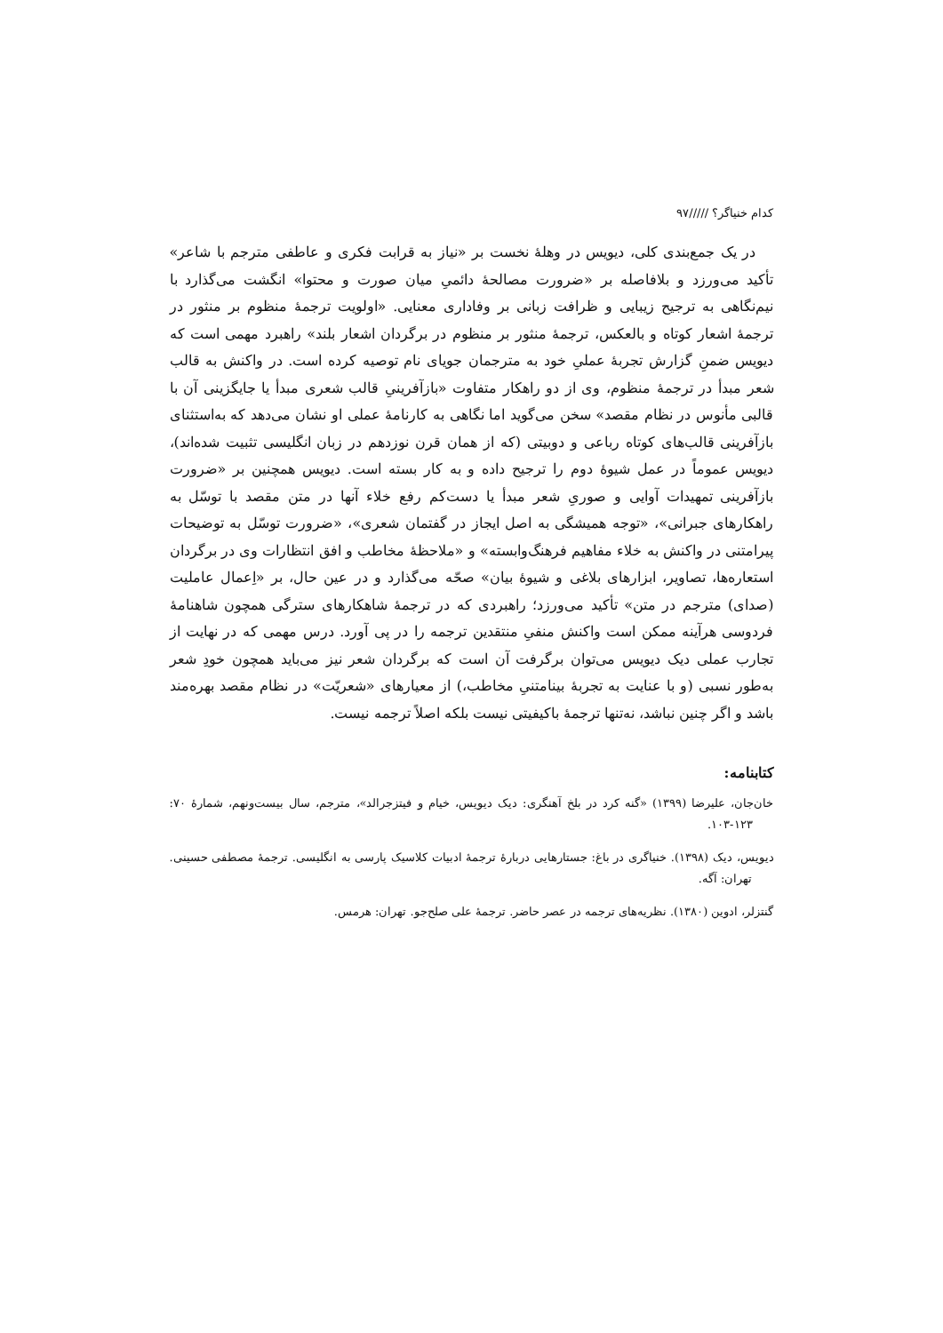کدام خنیاگر؟ /////۹۷
در یک جمع‌بندی کلی، دیویس در وهلهٔ نخست بر «نیاز به قرابت فکری و عاطفی مترجم با شاعر» تأکید می‌ورزد و بلافاصله بر «ضرورت مصالحهٔ دائمیِ میان صورت و محتوا» انگشت می‌گذارد با نیم‌نگاهی به ترجیح زیبایی و ظرافت زبانی بر وفاداری معنایی. «اولویت ترجمهٔ منظوم بر منثور در ترجمهٔ اشعار کوتاه و بالعکس، ترجمهٔ منثور بر منظوم در برگردان اشعار بلند» راهبرد مهمی است که دیویس ضمنِ گزارش تجربهٔ عملیِ خود به مترجمان جویای نام توصیه کرده است. در واکنش به قالب شعر مبدأ در ترجمهٔ منظوم، وی از دو راهکار متفاوت «بازآفرینیِ قالب شعری مبدأ یا جایگزینی آن با قالبی مأنوس در نظام مقصد» سخن می‌گوید اما نگاهی به کارنامهٔ عملی او نشان می‌دهد که به‌استثنای بازآفرینی قالب‌های کوتاه رباعی و دوبیتی (که از همان قرن نوزدهم در زبان انگلیسی تثبیت شده‌اند)، دیویس عموماً در عمل شیوهٔ دوم را ترجیح داده و به کار بسته است. دیویس همچنین بر «ضرورت بازآفرینی تمهیدات آوایی و صوریِ شعر مبدأ یا دست‌کم رفع خلاء آنها در متن مقصد با توسّل به راهکارهای جبرانی»، «توجه همیشگی به اصل ایجاز در گفتمان شعری»، «ضرورت توسّل به توضیحات پیرامتنی در واکنش به خلاء مفاهیم فرهنگ‌وابسته» و «ملاحظهٔ مخاطب و افق انتظارات وی در برگردان استعاره‌ها، تصاویر، ابزارهای بلاغی و شیوهٔ بیان» صحّه می‌گذارد و در عین حال، بر «اِعمال عاملیت (صدای) مترجم در متن» تأکید می‌ورزد؛ راهبردی که در ترجمهٔ شاهکارهای سترگی همچون شاهنامهٔ فردوسی هرآینه ممکن است واکنش منفیِ منتقدین ترجمه را در پی آورد. درس مهمی که در نهایت از تجارب عملی دیک دیویس می‌توان برگرفت آن است که برگردان شعر نیز می‌باید همچون خودِ شعر به‌طور نسبی (و با عنایت به تجربهٔ بینامتنیِ مخاطب،) از معیارهای «شعریّت» در نظام مقصد بهره‌مند باشد و اگر چنین نباشد، نه‌تنها ترجمهٔ باکیفیتی نیست بلکه اصلاً ترجمه نیست.
کتابنامه:
خان‌جان، علیرضا (۱۳۹۹) «گنه کرد در بلخ آهنگری: دیک دیویس، خیام و فیتزجرالد»، مترجم، سال بیست‌ونهم، شمارهٔ ۷۰: ۱۲۳-۱۰۳.
دیویس، دیک (۱۳۹۸). خنیاگری در باغ: جستارهایی دربارهٔ ترجمهٔ ادبیات کلاسیک پارسی به انگلیسی. ترجمهٔ مصطفی حسینی. تهران: آگه.
گنتزلر، ادوین (۱۳۸۰). نظریه‌های ترجمه در عصر حاضر. ترجمهٔ علی صلح‌جو. تهران: هرمس.